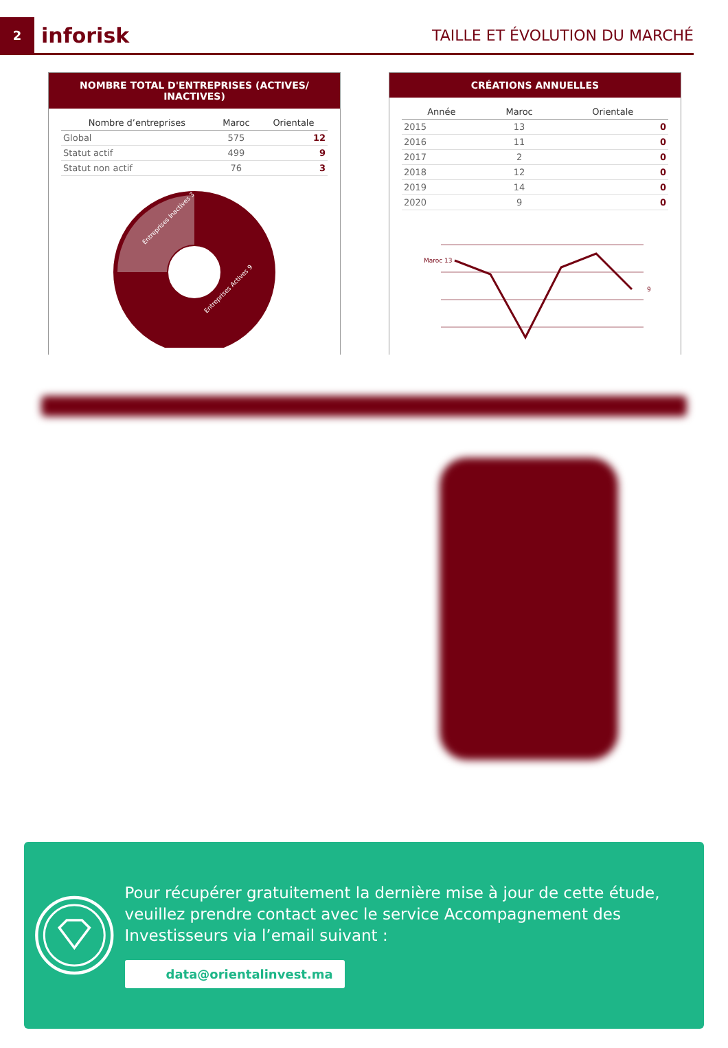2
inforisk
TAILLE ET ÉVOLUTION DU MARCHÉ
NOMBRE TOTAL D'ENTREPRISES (ACTIVES/ INACTIVES)
| Nombre d’entreprises | Maroc | Orientale |
| --- | --- | --- |
| Global | 575 | 12 |
| Statut actif | 499 | 9 |
| Statut non actif | 76 | 3 |
Entreprises Inactives 3
Entreprises Actives 9
CRÉATIONS ANNUELLES
| Année | Maroc | Orientale |
| --- | --- | --- |
| 2015 | 13 | 0 |
| 2016 | 11 | 0 |
| 2017 | 2 | 0 |
| 2018 | 12 | 0 |
| 2019 | 14 | 0 |
| 2020 | 9 | 0 |
Maroc 13
9
Pour récupérer gratuitement la dernière mise à jour de cette étude, veuillez prendre contact avec le service Accompagnement des Investisseurs via l’email suivant :
data@orientalinvest.ma